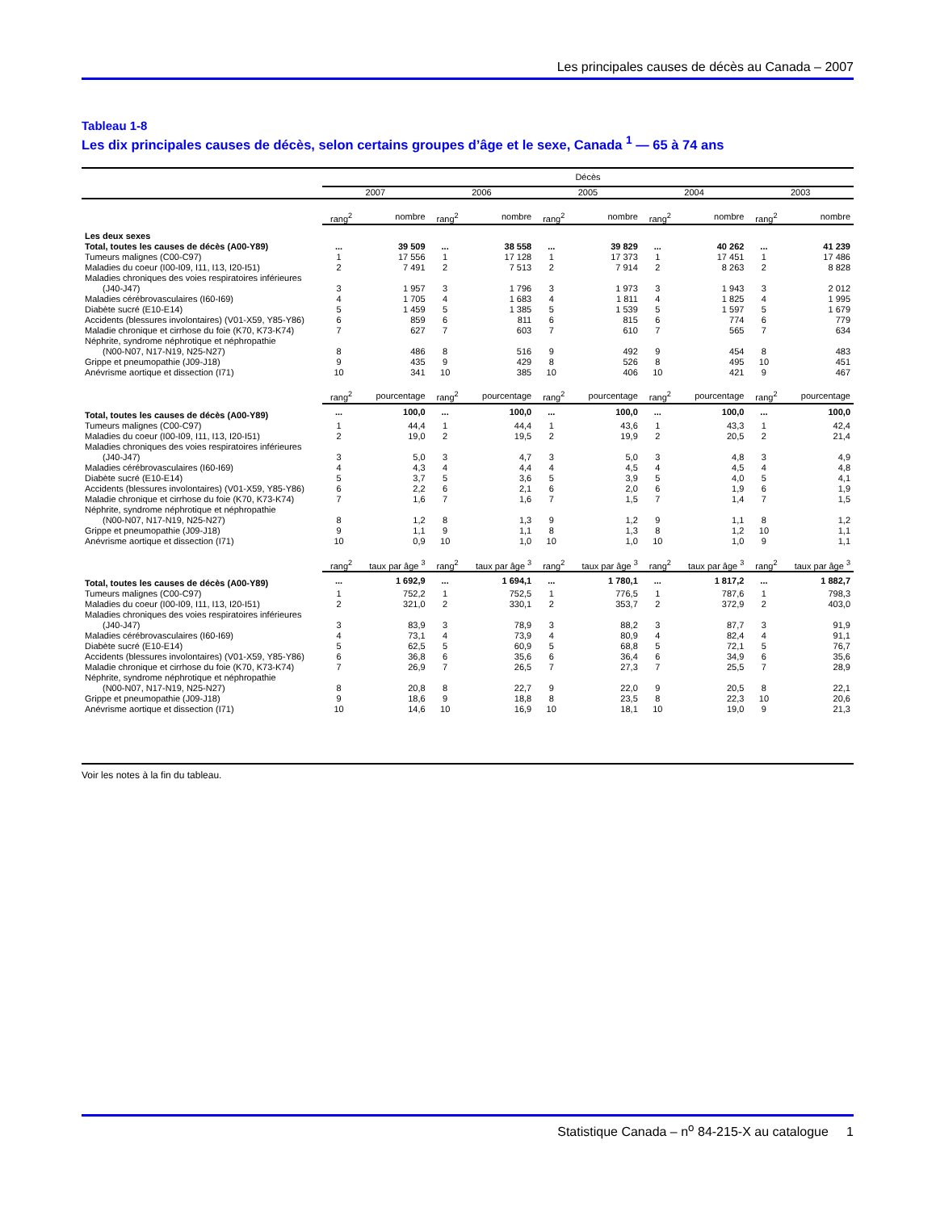Les principales causes de décès au Canada – 2007
Tableau 1-8
Les dix principales causes de décès, selon certains groupes d’âge et le sexe, Canada <sup>1</sup> — 65 à 74 ans
| | Décès | | | | | | | | | |
| --- | --- | --- | --- | --- | --- | --- | --- | --- | --- | --- |
| | 2007 | | 2006 | | 2005 | | 2004 | | 2003 | |
| | rang<sup>2</sup> | nombre | rang<sup>2</sup> | nombre | rang<sup>2</sup> | nombre | rang<sup>2</sup> | nombre | rang<sup>2</sup> | nombre |
| Les deux sexes | | | | | | | | | | |
| Total, toutes les causes de décès (A00-Y89) | ... | 39 509 | ... | 38 558 | ... | 39 829 | ... | 40 262 | ... | 41 239 |
| Tumeurs malignes (C00-C97) | 1 | 17 556 | 1 | 17 128 | 1 | 17 373 | 1 | 17 451 | 1 | 17 486 |
| Maladies du coeur (I00-I09, I11, I13, I20-I51) | 2 | 7 491 | 2 | 7 513 | 2 | 7 914 | 2 | 8 263 | 2 | 8 828 |
| Maladies chroniques des voies respiratoires inférieures | | | | | | | | | | |
| (J40-J47) | 3 | 1 957 | 3 | 1 796 | 3 | 1 973 | 3 | 1 943 | 3 | 2 012 |
| Maladies cérébrovasculaires (I60-I69) | 4 | 1 705 | 4 | 1 683 | 4 | 1 811 | 4 | 1 825 | 4 | 1 995 |
| Diabète sucré (E10-E14) | 5 | 1 459 | 5 | 1 385 | 5 | 1 539 | 5 | 1 597 | 5 | 1 679 |
| Accidents (blessures involontaires) (V01-X59, Y85-Y86) | 6 | 859 | 6 | 811 | 6 | 815 | 6 | 774 | 6 | 779 |
| Maladie chronique et cirrhose du foie (K70, K73-K74) | 7 | 627 | 7 | 603 | 7 | 610 | 7 | 565 | 7 | 634 |
| Néphrite, syndrome néphrotique et néphropathie | | | | | | | | | | |
| (N00-N07, N17-N19, N25-N27) | 8 | 486 | 8 | 516 | 9 | 492 | 9 | 454 | 8 | 483 |
| Grippe et pneumopathie (J09-J18) | 9 | 435 | 9 | 429 | 8 | 526 | 8 | 495 | 10 | 451 |
| Anévrisme aortique et dissection (I71) | 10 | 341 | 10 | 385 | 10 | 406 | 10 | 421 | 9 | 467 |
| | rang<sup>2</sup> | pourcentage | rang<sup>2</sup> | pourcentage | rang<sup>2</sup> | pourcentage | rang<sup>2</sup> | pourcentage | rang<sup>2</sup> | pourcentage |
| Total, toutes les causes de décès (A00-Y89) | ... | 100,0 | ... | 100,0 | ... | 100,0 | ... | 100,0 | ... | 100,0 |
| Tumeurs malignes (C00-C97) | 1 | 44,4 | 1 | 44,4 | 1 | 43,6 | 1 | 43,3 | 1 | 42,4 |
| Maladies du coeur (I00-I09, I11, I13, I20-I51) | 2 | 19,0 | 2 | 19,5 | 2 | 19,9 | 2 | 20,5 | 2 | 21,4 |
| Maladies chroniques des voies respiratoires inférieures | | | | | | | | | | |
| (J40-J47) | 3 | 5,0 | 3 | 4,7 | 3 | 5,0 | 3 | 4,8 | 3 | 4,9 |
| Maladies cérébrovasculaires (I60-I69) | 4 | 4,3 | 4 | 4,4 | 4 | 4,5 | 4 | 4,5 | 4 | 4,8 |
| Diabète sucré (E10-E14) | 5 | 3,7 | 5 | 3,6 | 5 | 3,9 | 5 | 4,0 | 5 | 4,1 |
| Accidents (blessures involontaires) (V01-X59, Y85-Y86) | 6 | 2,2 | 6 | 2,1 | 6 | 2,0 | 6 | 1,9 | 6 | 1,9 |
| Maladie chronique et cirrhose du foie (K70, K73-K74) | 7 | 1,6 | 7 | 1,6 | 7 | 1,5 | 7 | 1,4 | 7 | 1,5 |
| Néphrite, syndrome néphrotique et néphropathie | | | | | | | | | | |
| (N00-N07, N17-N19, N25-N27) | 8 | 1,2 | 8 | 1,3 | 9 | 1,2 | 9 | 1,1 | 8 | 1,2 |
| Grippe et pneumopathie (J09-J18) | 9 | 1,1 | 9 | 1,1 | 8 | 1,3 | 8 | 1,2 | 10 | 1,1 |
| Anévrisme aortique et dissection (I71) | 10 | 0,9 | 10 | 1,0 | 10 | 1,0 | 10 | 1,0 | 9 | 1,1 |
| | rang<sup>2</sup> | taux par âge <sup>3</sup> | rang<sup>2</sup> | taux par âge <sup>3</sup> | rang<sup>2</sup> | taux par âge <sup>3</sup> | rang<sup>2</sup> | taux par âge <sup>3</sup> | rang<sup>2</sup> | taux par âge <sup>3</sup> |
| Total, toutes les causes de décès (A00-Y89) | ... | 1 692,9 | ... | 1 694,1 | ... | 1 780,1 | ... | 1 817,2 | ... | 1 882,7 |
| Tumeurs malignes (C00-C97) | 1 | 752,2 | 1 | 752,5 | 1 | 776,5 | 1 | 787,6 | 1 | 798,3 |
| Maladies du coeur (I00-I09, I11, I13, I20-I51) | 2 | 321,0 | 2 | 330,1 | 2 | 353,7 | 2 | 372,9 | 2 | 403,0 |
| Maladies chroniques des voies respiratoires inférieures | | | | | | | | | | |
| (J40-J47) | 3 | 83,9 | 3 | 78,9 | 3 | 88,2 | 3 | 87,7 | 3 | 91,9 |
| Maladies cérébrovasculaires (I60-I69) | 4 | 73,1 | 4 | 73,9 | 4 | 80,9 | 4 | 82,4 | 4 | 91,1 |
| Diabète sucré (E10-E14) | 5 | 62,5 | 5 | 60,9 | 5 | 68,8 | 5 | 72,1 | 5 | 76,7 |
| Accidents (blessures involontaires) (V01-X59, Y85-Y86) | 6 | 36,8 | 6 | 35,6 | 6 | 36,4 | 6 | 34,9 | 6 | 35,6 |
| Maladie chronique et cirrhose du foie (K70, K73-K74) | 7 | 26,9 | 7 | 26,5 | 7 | 27,3 | 7 | 25,5 | 7 | 28,9 |
| Néphrite, syndrome néphrotique et néphropathie | | | | | | | | | | |
| (N00-N07, N17-N19, N25-N27) | 8 | 20,8 | 8 | 22,7 | 9 | 22,0 | 9 | 20,5 | 8 | 22,1 |
| Grippe et pneumopathie (J09-J18) | 9 | 18,6 | 9 | 18,8 | 8 | 23,5 | 8 | 22,3 | 10 | 20,6 |
| Anévrisme aortique et dissection (I71) | 10 | 14,6 | 10 | 16,9 | 10 | 18,1 | 10 | 19,0 | 9 | 21,3 |
Voir les notes à la fin du tableau.
Statistique Canada – n<sup>o</sup> 84-215-X au catalogue 1